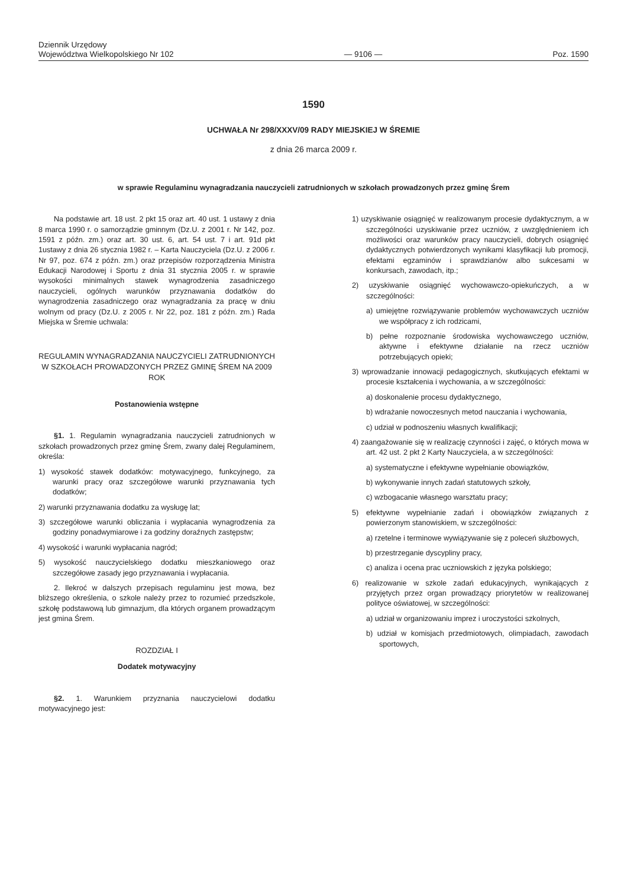Dziennik Urzędowy
Województwa Wielkopolskiego Nr 102
— 9106 —
Poz. 1590
1590
UCHWAŁA Nr 298/XXXV/09 RADY MIEJSKIEJ W ŚREMIE
z dnia 26 marca 2009 r.
w sprawie Regulaminu wynagradzania nauczycieli zatrudnionych w szkołach prowadzonych przez gminę Śrem
Na podstawie art. 18 ust. 2 pkt 15 oraz art. 40 ust. 1 ustawy z dnia 8 marca 1990 r. o samorządzie gminnym (Dz.U. z 2001 r. Nr 142, poz. 1591 z późn. zm.) oraz art. 30 ust. 6, art. 54 ust. 7 i art. 91d pkt 1ustawy z dnia 26 stycznia 1982 r. – Karta Nauczyciela (Dz.U. z 2006 r. Nr 97, poz. 674 z późn. zm.) oraz przepisów rozporządzenia Ministra Edukacji Narodowej i Sportu z dnia 31 stycznia 2005 r. w sprawie wysokości minimalnych stawek wynagrodzenia zasadniczego nauczycieli, ogólnych warunków przyznawania dodatków do wynagrodzenia zasadniczego oraz wynagradzania za pracę w dniu wolnym od pracy (Dz.U. z 2005 r. Nr 22, poz. 181 z późn. zm.) Rada Miejska w Śremie uchwala:
REGULAMIN WYNAGRADZANIA NAUCZYCIELI ZATRUDNIONYCH W SZKOŁACH PROWADZONYCH PRZEZ GMINĘ ŚREM NA 2009 ROK
Postanowienia wstępne
§1. 1. Regulamin wynagradzania nauczycieli zatrudnionych w szkołach prowadzonych przez gminę Śrem, zwany dalej Regulaminem, określa:
1) wysokość stawek dodatków: motywacyjnego, funkcyjnego, za warunki pracy oraz szczegółowe warunki przyznawania tych dodatków;
2) warunki przyznawania dodatku za wysługę lat;
3) szczegółowe warunki obliczania i wypłacania wynagrodzenia za godziny ponadwymiarowe i za godziny doraźnych zastępstw;
4) wysokość i warunki wypłacania nagród;
5) wysokość nauczycielskiego dodatku mieszkaniowego oraz szczegółowe zasady jego przyznawania i wypłacania.
2. Ilekroć w dalszych przepisach regulaminu jest mowa, bez bliższego określenia, o szkole należy przez to rozumieć przedszkole, szkołę podstawową lub gimnazjum, dla których organem prowadzącym jest gmina Śrem.
ROZDZIAŁ I
Dodatek motywacyjny
§2. 1. Warunkiem przyznania nauczycielowi dodatku motywacyjnego jest:
1) uzyskiwanie osiągnięć w realizowanym procesie dydaktycznym, a w szczególności uzyskiwanie przez uczniów, z uwzględnieniem ich możliwości oraz warunków pracy nauczycieli, dobrych osiągnięć dydaktycznych potwierdzonych wynikami klasyfikacji lub promocji, efektami egzaminów i sprawdzianów albo sukcesami w konkursach, zawodach, itp.;
2) uzyskiwanie osiągnięć wychowawczo-opiekuńczych, a w szczególności:
a) umiejętne rozwiązywanie problemów wychowawczych uczniów we współpracy z ich rodzicami,
b) pełne rozpoznanie środowiska wychowawczego uczniów, aktywne i efektywne działanie na rzecz uczniów potrzebujących opieki;
3) wprowadzanie innowacji pedagogicznych, skutkujących efektami w procesie kształcenia i wychowania, a w szczególności:
a) doskonalenie procesu dydaktycznego,
b) wdrażanie nowoczesnych metod nauczania i wychowania,
c) udział w podnoszeniu własnych kwalifikacji;
4) zaangażowanie się w realizację czynności i zajęć, o których mowa w art. 42 ust. 2 pkt 2 Karty Nauczyciela, a w szczególności:
a) systematyczne i efektywne wypełnianie obowiązków,
b) wykonywanie innych zadań statutowych szkoły,
c) wzbogacanie własnego warsztatu pracy;
5) efektywne wypełnianie zadań i obowiązków związanych z powierzonym stanowiskiem, w szczególności:
a) rzetelne i terminowe wywiązywanie się z poleceń służbowych,
b) przestrzeganie dyscypliny pracy,
c) analiza i ocena prac uczniowskich z języka polskiego;
6) realizowanie w szkole zadań edukacyjnych, wynikających z przyjętych przez organ prowadzący priorytetów w realizowanej polityce oświatowej, w szczególności:
a) udział w organizowaniu imprez i uroczystości szkolnych,
b) udział w komisjach przedmiotowych, olimpiadach, zawodach sportowych,